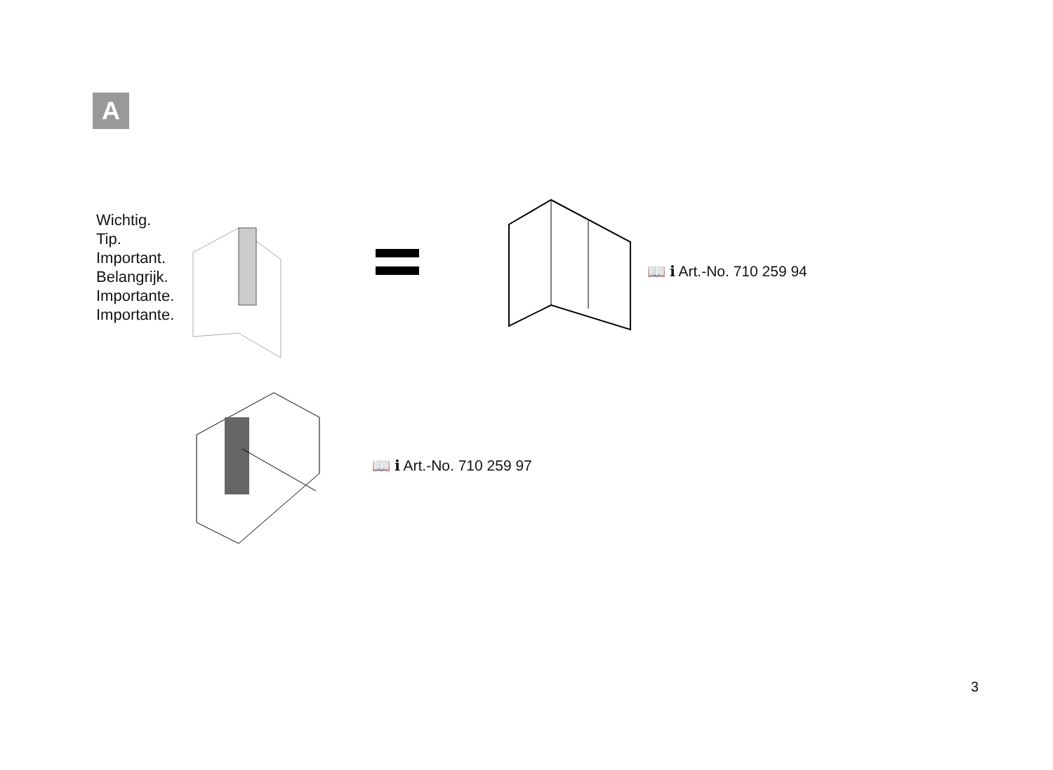A
Wichtig.
Tip.
Important.
Belangrijk.
Importante.
Importante.
📖 ℹ Art.-No. 710 259 94
📖 ℹ Art.-No. 710 259 97
3